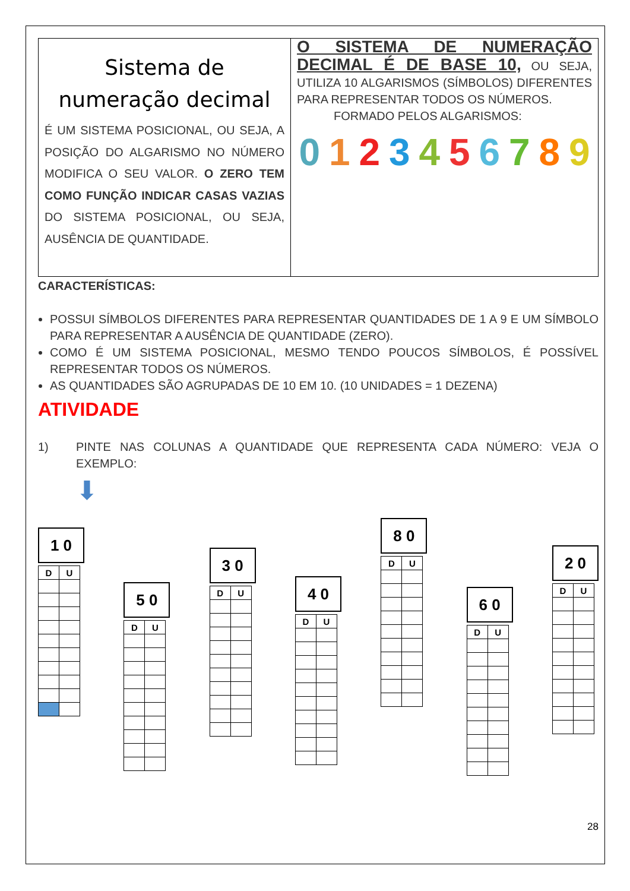Sistema de numeração decimal
É UM SISTEMA POSICIONAL, OU SEJA, A POSIÇÃO DO ALGARISMO NO NÚMERO MODIFICA O SEU VALOR. O ZERO TEM COMO FUNÇÃO INDICAR CASAS VAZIAS DO SISTEMA POSICIONAL, OU SEJA, AUSÊNCIA DE QUANTIDADE.
O SISTEMA DE NUMERAÇÃO DECIMAL É DE BASE 10, OU SEJA, UTILIZA 10 ALGARISMOS (SÍMBOLOS) DIFERENTES PARA REPRESENTAR TODOS OS NÚMEROS.
FORMADO PELOS ALGARISMOS:
0123456789
CARACTERÍSTICAS:
POSSUI SÍMBOLOS DIFERENTES PARA REPRESENTAR QUANTIDADES DE 1 A 9 E UM SÍMBOLO PARA REPRESENTAR A AUSÊNCIA DE QUANTIDADE (ZERO).
COMO É UM SISTEMA POSICIONAL, MESMO TENDO POUCOS SÍMBOLOS, É POSSÍVEL REPRESENTAR TODOS OS NÚMEROS.
AS QUANTIDADES SÃO AGRUPADAS DE 10 EM 10. (10 UNIDADES = 1 DEZENA)
ATIVIDADE
1) PINTE NAS COLUNAS A QUANTIDADE QUE REPRESENTA CADA NÚMERO: VEJA O EXEMPLO:
⬇
1 0
| D | U |
| --- | --- |
5 0
| D | U |
| --- | --- |
3 0
| D | U |
| --- | --- |
4 0
| D | U |
| --- | --- |
8 0
| D | U |
| --- | --- |
6 0
| D | U |
| --- | --- |
2 0
| D | U |
| --- | --- |
28